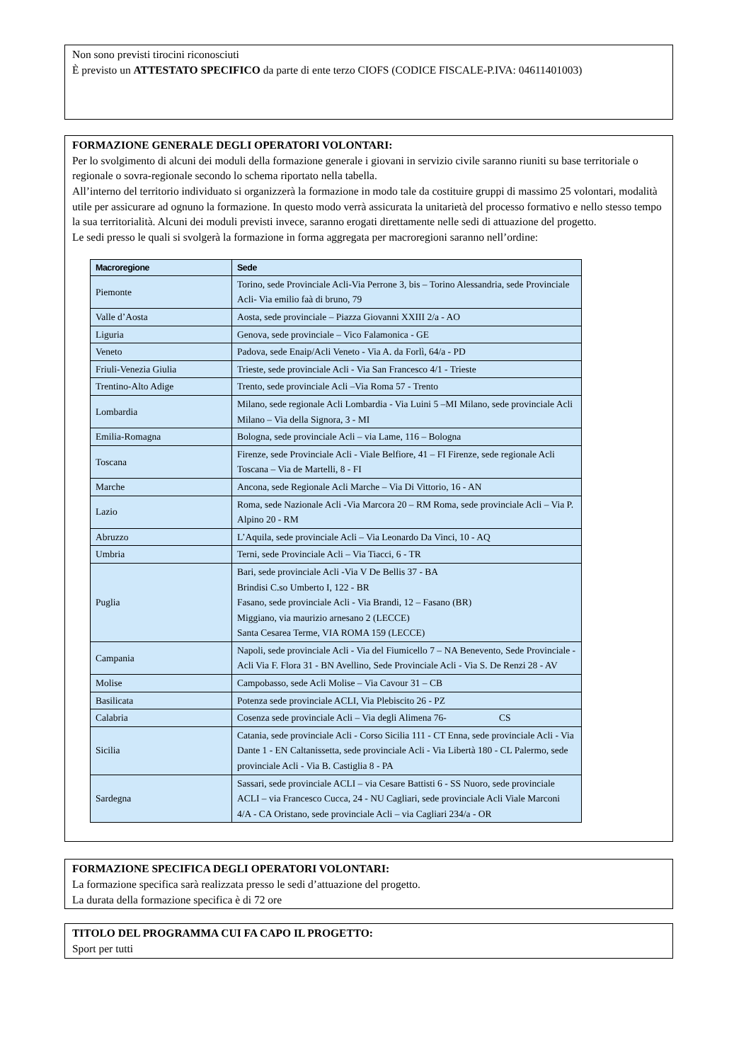Non sono previsti tirocini riconosciuti
È previsto un ATTESTATO SPECIFICO da parte di ente terzo CIOFS (CODICE FISCALE-P.IVA: 04611401003)
FORMAZIONE GENERALE DEGLI OPERATORI VOLONTARI:
Per lo svolgimento di alcuni dei moduli della formazione generale i giovani in servizio civile saranno riuniti su base territoriale o regionale o sovra-regionale secondo lo schema riportato nella tabella.
All’interno del territorio individuato si organizzerà la formazione in modo tale da costituire gruppi di massimo 25 volontari, modalità utile per assicurare ad ognuno la formazione. In questo modo verrà assicurata la unitarietà del processo formativo e nello stesso tempo la sua territorialità. Alcuni dei moduli previsti invece, saranno erogati direttamente nelle sedi di attuazione del progetto.
Le sedi presso le quali si svolgerà la formazione in forma aggregata per macroregioni saranno nell’ordine:
| Macroregione | Sede |
| --- | --- |
| Piemonte | Torino, sede Provinciale Acli-Via Perrone 3, bis – Torino Alessandria, sede Provinciale Acli- Via emilio faà di bruno, 79 |
| Valle d’Aosta | Aosta, sede provinciale – Piazza Giovanni XXIII 2/a - AO |
| Liguria | Genova, sede provinciale – Vico Falamonica - GE |
| Veneto | Padova, sede Enaip/Acli Veneto - Via A. da Forlì, 64/a - PD |
| Friuli-Venezia Giulia | Trieste, sede provinciale Acli - Via San Francesco 4/1 - Trieste |
| Trentino-Alto Adige | Trento, sede provinciale Acli –Via Roma 57 - Trento |
| Lombardia | Milano, sede regionale Acli Lombardia - Via Luini 5 –MI Milano, sede provinciale Acli Milano – Via della Signora, 3 - MI |
| Emilia-Romagna | Bologna, sede provinciale Acli – via Lame, 116 – Bologna |
| Toscana | Firenze, sede Provinciale Acli - Viale Belfiore, 41 – FI Firenze, sede regionale Acli Toscana – Via de Martelli, 8 - FI |
| Marche | Ancona, sede Regionale Acli Marche – Via Di Vittorio, 16 - AN |
| Lazio | Roma, sede Nazionale Acli -Via Marcora 20 – RM Roma, sede provinciale Acli – Via P. Alpino 20 - RM |
| Abruzzo | L’Aquila, sede provinciale Acli – Via Leonardo Da Vinci, 10 - AQ |
| Umbria | Terni, sede Provinciale Acli – Via Tiacci, 6 - TR |
| Puglia | Bari, sede provinciale Acli -Via V De Bellis 37 - BA Brindisi C.so Umberto I, 122 - BR Fasano, sede provinciale Acli - Via Brandi, 12 – Fasano (BR) Miggiano, via maurizio arnesano 2 (LECCE) Santa Cesarea Terme, VIA ROMA 159 (LECCE) |
| Campania | Napoli, sede provinciale Acli - Via del Fiumicello 7 – NA Benevento, Sede Provinciale - Acli Via F. Flora 31 - BN Avellino, Sede Provinciale Acli - Via S. De Renzi 28 - AV |
| Molise | Campobasso, sede Acli Molise – Via Cavour 31 – CB |
| Basilicata | Potenza sede provinciale ACLI, Via Plebiscito 26 - PZ |
| Calabria | Cosenza sede provinciale Acli – Via degli Alimena 76- CS |
| Sicilia | Catania, sede provinciale Acli - Corso Sicilia 111 - CT Enna, sede provinciale Acli - Via Dante 1 - EN Caltanissetta, sede provinciale Acli - Via Libertà 180 - CL Palermo, sede provinciale Acli - Via B. Castiglia 8 - PA |
| Sardegna | Sassari, sede provinciale ACLI – via Cesare Battisti 6 - SS Nuoro, sede provinciale ACLI – via Francesco Cucca, 24 - NU Cagliari, sede provinciale Acli Viale Marconi 4/A - CA Oristano, sede provinciale Acli – via Cagliari 234/a - OR |
FORMAZIONE SPECIFICA DEGLI OPERATORI VOLONTARI:
La formazione specifica sarà realizzata presso le sedi d’attuazione del progetto.
La durata della formazione specifica è di 72 ore
TITOLO DEL PROGRAMMA CUI FA CAPO IL PROGETTO:
Sport per tutti